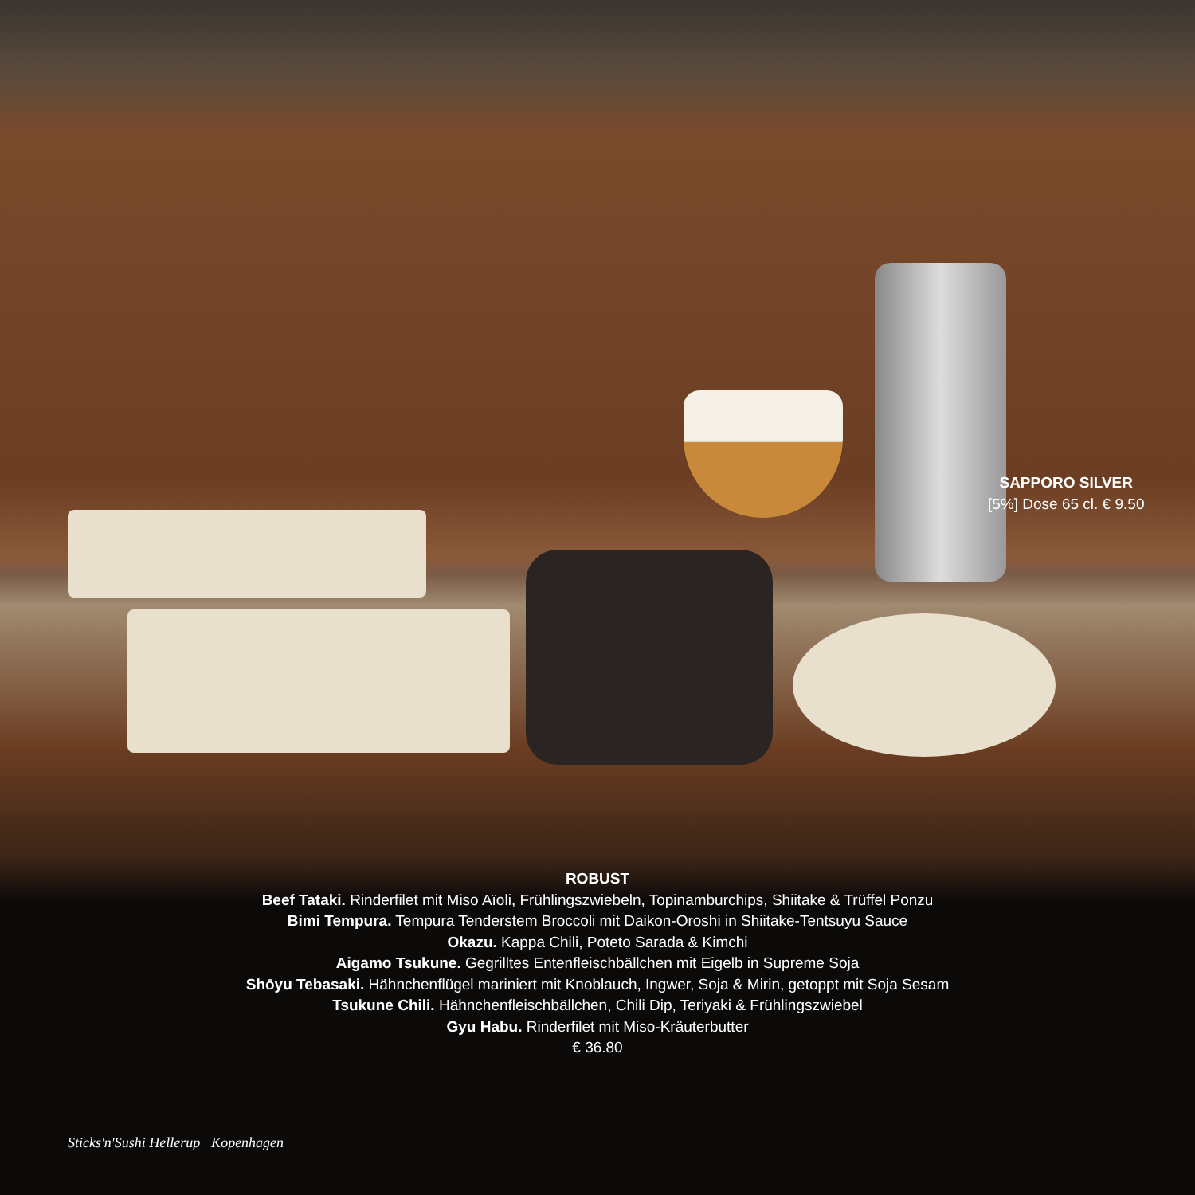SAPPORO SILVER
[5%] Dose 65 cl. € 9.50
ROBUST
Beef Tataki. Rinderfilet mit Miso Aïoli, Frühlingszwiebeln, Topinamburchips, Shiitake & Trüffel Ponzu
Bimi Tempura. Tempura Tenderstem Broccoli mit Daikon-Oroshi in Shiitake-Tentsuyu Sauce
Okazu. Kappa Chili, Poteto Sarada & Kimchi
Aigamo Tsukune. Gegrilltes Entenfleischbällchen mit Eigelb in Supreme Soja
Shōyu Tebasaki. Hähnchenflügel mariniert mit Knoblauch, Ingwer, Soja & Mirin, getoppt mit Soja Sesam
Tsukune Chili. Hähnchenfleischbällchen, Chili Dip, Teriyaki & Frühlingszwiebel
Gyu Habu. Rinderfilet mit Miso-Kräuterbutter
€ 36.80
Sticks'n'Sushi Hellerup | Kopenhagen